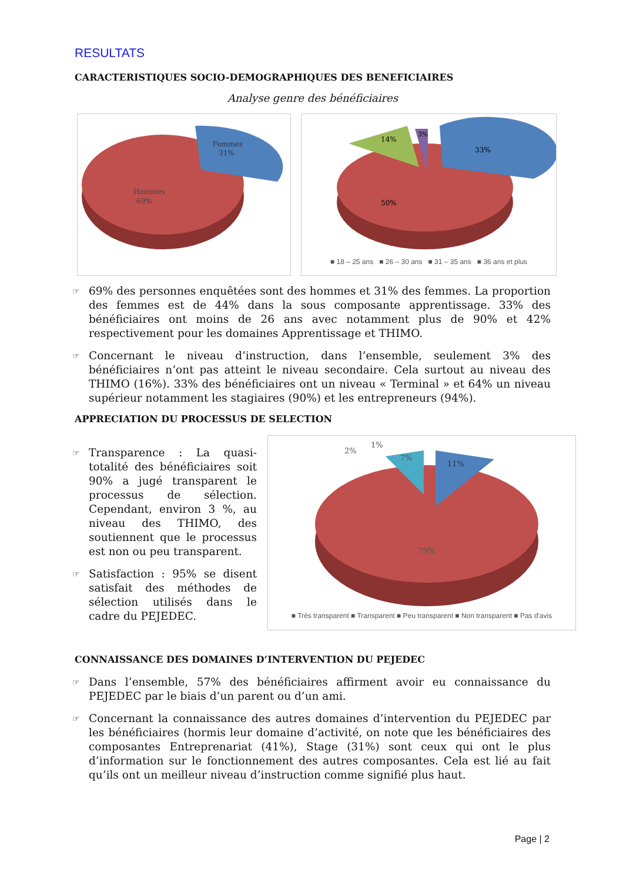RESULTATS
CARACTERISTIQUES SOCIO-DEMOGRAPHIQUES DES BENEFICIAIRES
Analyse genre des bénéficiaires
Hommes
69%
Femmes
31%
14%
3%
33%
50%
■ 18 – 25 ans ■ 26 – 30 ans ■ 31 – 35 ans ■ 36 ans et plus
☞ 69% des personnes enquêtées sont des hommes et 31% des femmes. La proportion des femmes est de 44% dans la sous composante apprentissage. 33% des bénéficiaires ont moins de 26 ans avec notamment plus de 90% et 42% respectivement pour les domaines Apprentissage et THIMO.
☞ Concernant le niveau d’instruction, dans l’ensemble, seulement 3% des bénéficiaires n’ont pas atteint le niveau secondaire. Cela surtout au niveau des THIMO (16%). 33% des bénéficiaires ont un niveau « Terminal » et 64% un niveau supérieur notamment les stagiaires (90%) et les entrepreneurs (94%).
APPRECIATION DU PROCESSUS DE SELECTION
☞ Transparence : La quasi-totalité des bénéficiaires soit 90% a jugé transparent le processus de sélection. Cependant, environ 3 %, au niveau des THIMO, des soutiennent que le processus est non ou peu transparent.
☞ Satisfaction : 95% se disent satisfait des méthodes de sélection utilisés dans le cadre du PEJEDEC.
2%
1%
7%
11%
79%
■ Très transparent ■ Transparent ■ Peu transparent ■ Non transparent ■ Pas d'avis
CONNAISSANCE DES DOMAINES D’INTERVENTION DU PEJEDEC
☞ Dans l’ensemble, 57% des bénéficiaires affirment avoir eu connaissance du PEJEDEC par le biais d’un parent ou d’un ami.
☞ Concernant la connaissance des autres domaines d’intervention du PEJEDEC par les bénéficiaires (hormis leur domaine d’activité, on note que les bénéficiaires des composantes Entreprenariat (41%), Stage (31%) sont ceux qui ont le plus d’information sur le fonctionnement des autres composantes. Cela est lié au fait qu’ils ont un meilleur niveau d’instruction comme signifié plus haut.
Page | 2